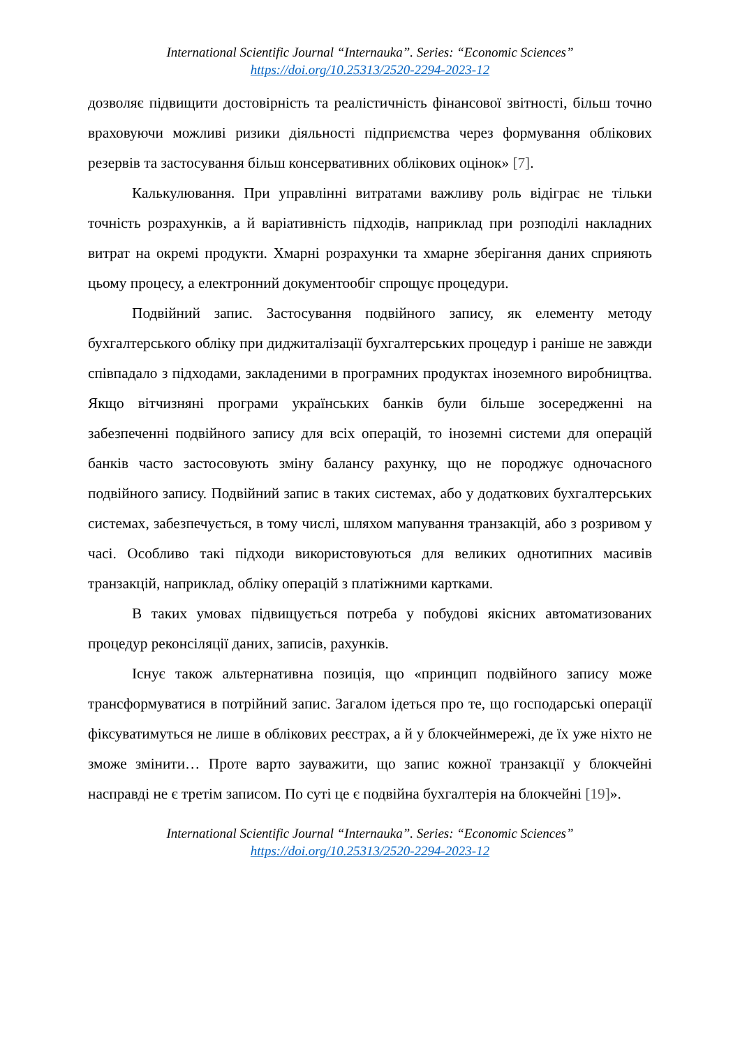International Scientific Journal “Internauka”. Series: “Economic Sciences”
https://doi.org/10.25313/2520-2294-2023-12
дозволяє підвищити достовірність та реалістичність фінансової звітності, більш точно враховуючи можливі ризики діяльності підприємства через формування облікових резервів та застосування більш консервативних облікових оцінок» [7].
Калькулювання. При управлінні витратами важливу роль відіграє не тільки точність розрахунків, а й варіативність підходів, наприклад при розподілі накладних витрат на окремі продукти. Хмарні розрахунки та хмарне зберігання даних сприяють цьому процесу, а електронний документообіг спрощує процедури.
Подвійний запис. Застосування подвійного запису, як елементу методу бухгалтерського обліку при диджиталізації бухгалтерських процедур і раніше не завжди співпадало з підходами, закладеними в програмних продуктах іноземного виробництва. Якщо вітчизняні програми українських банків були більше зосередженні на забезпеченні подвійного запису для всіх операцій, то іноземні системи для операцій банків часто застосовують зміну балансу рахунку, що не породжує одночасного подвійного запису. Подвійний запис в таких системах, або у додаткових бухгалтерських системах, забезпечується, в тому числі, шляхом мапування транзакцій, або з розривом у часі. Особливо такі підходи використовуються для великих однотипних масивів транзакцій, наприклад, обліку операцій з платіжними картками.
В таких умовах підвищується потреба у побудові якісних автоматизованих процедур реконсіляції даних, записів, рахунків.
Існує також альтернативна позиція, що «принцип подвійного запису може трансформуватися в потрійний запис. Загалом ідеться про те, що господарські операції фіксуватимуться не лише в облікових реєстрах, а й у блокчейнмережі, де їх уже ніхто не зможе змінити… Проте варто зауважити, що запис кожної транзакції у блокчейні насправді не є третім записом. По суті це є подвійна бухгалтерія на блокчейні [19]».
International Scientific Journal “Internauka”. Series: “Economic Sciences”
https://doi.org/10.25313/2520-2294-2023-12